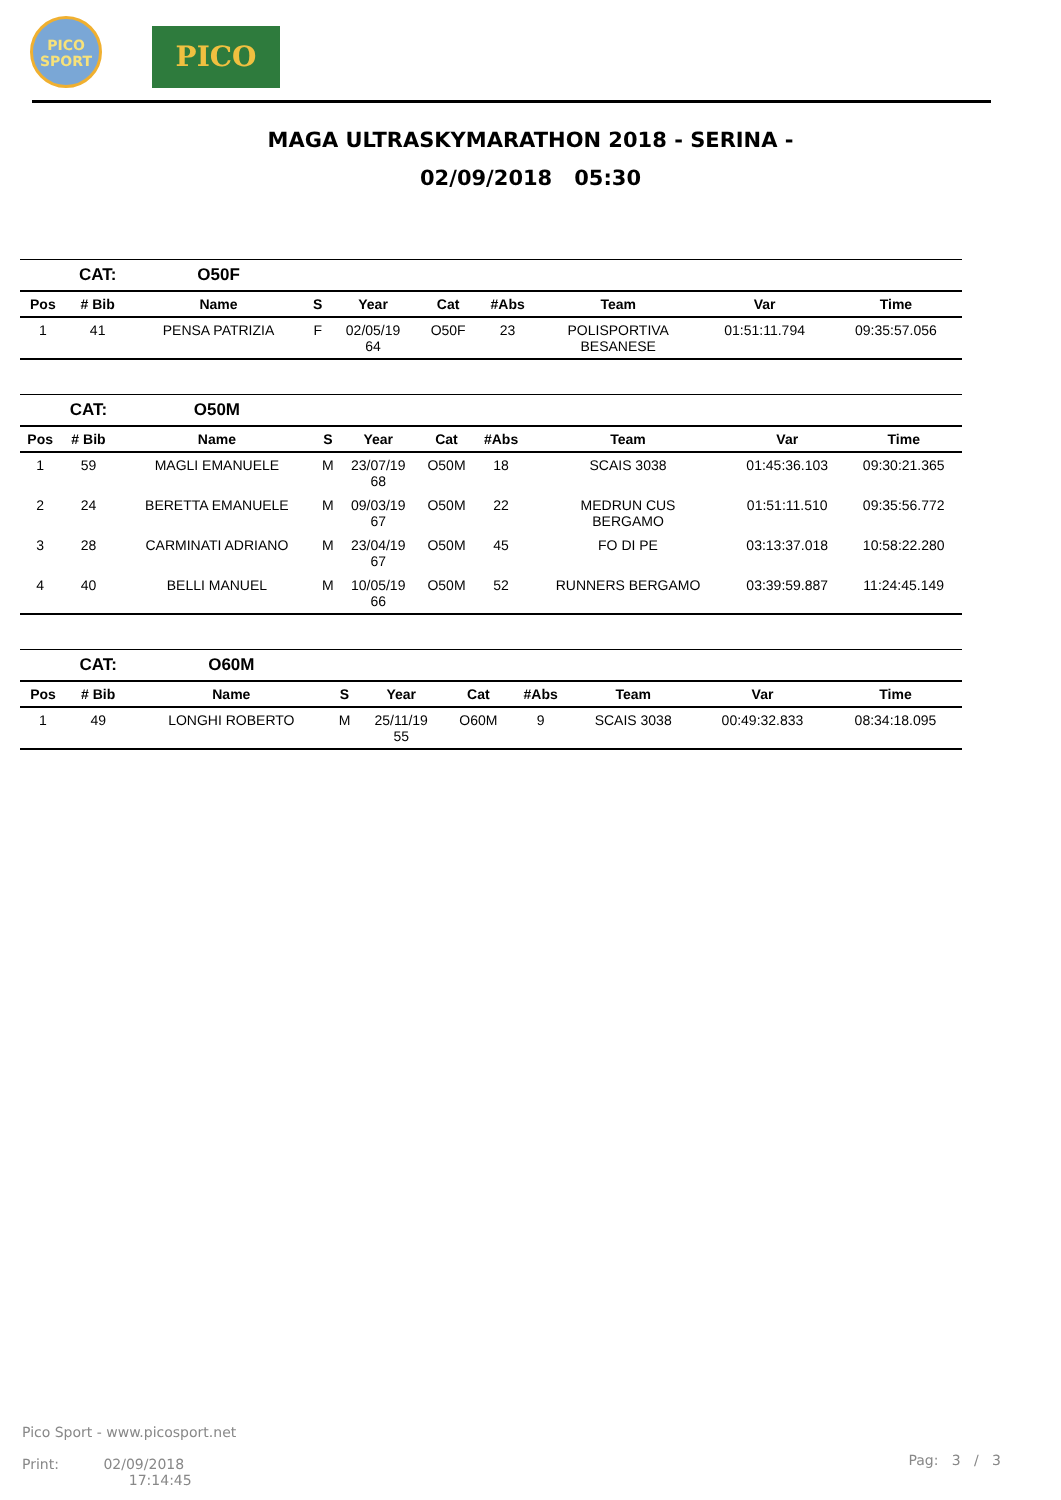PICO SPORT
PICO
MAGA ULTRASKYMARATHON 2018 - SERINA -
02/09/2018 05:30
| | CAT: | O50F | | | | | | | |
| Pos | # Bib | Name | S | Year | Cat | #Abs | Team | Var | Time |
| 1 | 41 | PENSA PATRIZIA | F | 02/05/19 64 | O50F | 23 | POLISPORTIVA BESANESE | 01:51:11.794 | 09:35:57.056 |
| | CAT: | O50M | | | | | | | |
| Pos | # Bib | Name | S | Year | Cat | #Abs | Team | Var | Time |
| 1 | 59 | MAGLI EMANUELE | M | 23/07/19 68 | O50M | 18 | SCAIS 3038 | 01:45:36.103 | 09:30:21.365 |
| 2 | 24 | BERETTA EMANUELE | M | 09/03/19 67 | O50M | 22 | MEDRUN CUS BERGAMO | 01:51:11.510 | 09:35:56.772 |
| 3 | 28 | CARMINATI ADRIANO | M | 23/04/19 67 | O50M | 45 | FO DI PE | 03:13:37.018 | 10:58:22.280 |
| 4 | 40 | BELLI MANUEL | M | 10/05/19 66 | O50M | 52 | RUNNERS BERGAMO | 03:39:59.887 | 11:24:45.149 |
| | CAT: | O60M | | | | | | | |
| Pos | # Bib | Name | S | Year | Cat | #Abs | Team | Var | Time |
| 1 | 49 | LONGHI ROBERTO | M | 25/11/19 55 | O60M | 9 | SCAIS 3038 | 00:49:32.833 | 08:34:18.095 |
Pico Sport - www.picosport.net
Print: 02/09/2018
17:14:45
Pag: 3 / 3